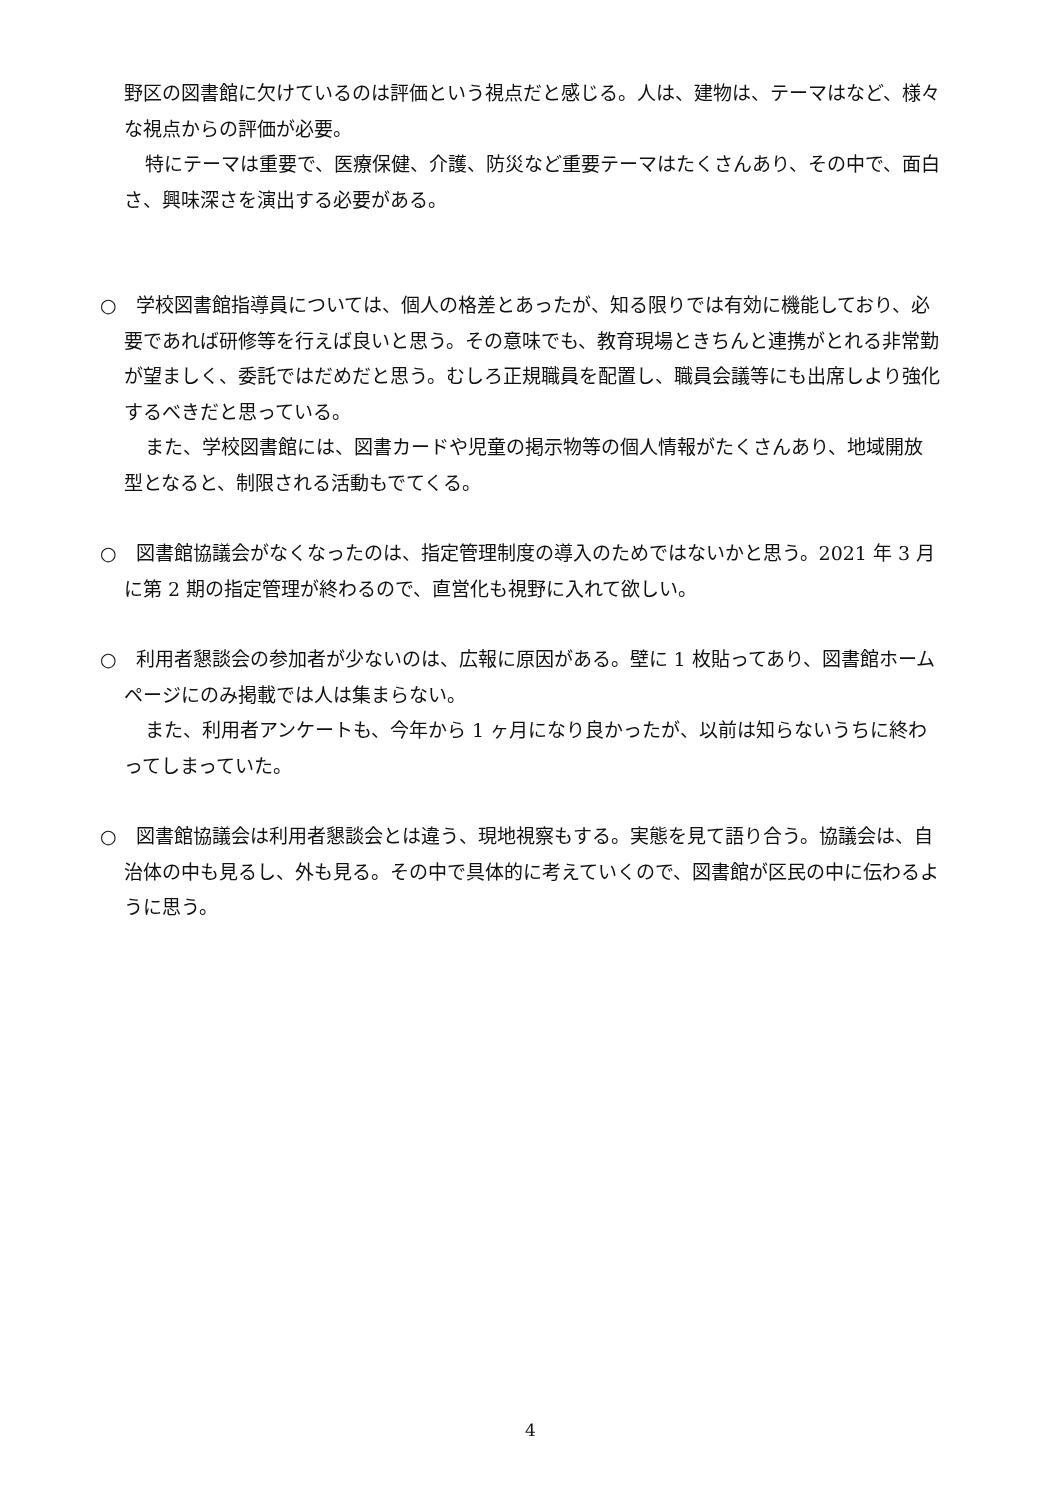野区の図書館に欠けているのは評価という視点だと感じる。人は、建物は、テーマはなど、様々な視点からの評価が必要。
特にテーマは重要で、医療保健、介護、防災など重要テーマはたくさんあり、その中で、面白さ、興味深さを演出する必要がある。
○　学校図書館指導員については、個人の格差とあったが、知る限りでは有効に機能しており、必要であれば研修等を行えば良いと思う。その意味でも、教育現場ときちんと連携がとれる非常勤が望ましく、委託ではだめだと思う。むしろ正規職員を配置し、職員会議等にも出席しより強化するべきだと思っている。
また、学校図書館には、図書カードや児童の掲示物等の個人情報がたくさんあり、地域開放型となると、制限される活動もでてくる。
○　図書館協議会がなくなったのは、指定管理制度の導入のためではないかと思う。2021 年 3 月に第 2 期の指定管理が終わるので、直営化も視野に入れて欲しい。
○　利用者懇談会の参加者が少ないのは、広報に原因がある。壁に 1 枚貼ってあり、図書館ホームページにのみ掲載では人は集まらない。
また、利用者アンケートも、今年から 1 ヶ月になり良かったが、以前は知らないうちに終わってしまっていた。
○　図書館協議会は利用者懇談会とは違う、現地視察もする。実態を見て語り合う。協議会は、自治体の中も見るし、外も見る。その中で具体的に考えていくので、図書館が区民の中に伝わるように思う。
4